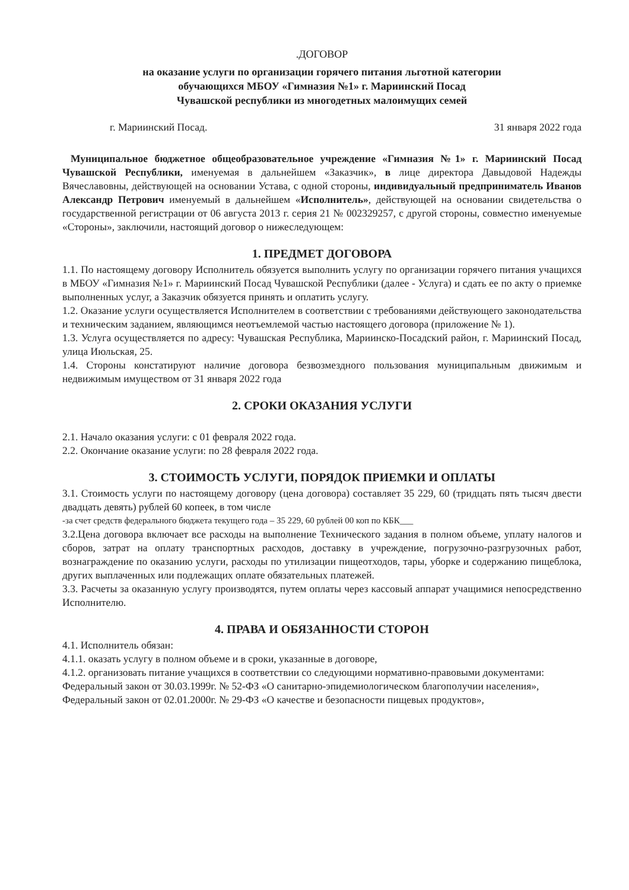.ДОГОВОР
на оказание услуги по организации горячего питания льготной категории
обучающихся МБОУ «Гимназия №1» г. Мариинский Посад
Чувашской республики из многодетных малоимущих семей
г. Мариинский Посад. 31 января 2022 года
Муниципальное бюджетное общеобразовательное учреждение «Гимназия №1» г. Мариинский Посад Чувашской Республики, именуемая в дальнейшем «Заказчик», в лице директора Давыдовой Надежды Вячеславовны, действующей на основании Устава, с одной стороны, индивидуальный предприниматель Иванов Александр Петрович именуемый в дальнейшем «Исполнитель», действующей на основании свидетельства о государственной регистрации от 06 августа 2013 г. серия 21 № 002329257, с другой стороны, совместно именуемые «Стороны», заключили, настоящий договор о нижеследующем:
1. ПРЕДМЕТ ДОГОВОРА
1.1. По настоящему договору Исполнитель обязуется выполнить услугу по организации горячего питания учащихся в МБОУ «Гимназия №1» г. Мариинский Посад Чувашской Республики (далее - Услуга) и сдать ее по акту о приемке выполненных услуг, а Заказчик обязуется принять и оплатить услугу.
1.2. Оказание услуги осуществляется Исполнителем в соответствии с требованиями действующего законодательства и техническим заданием, являющимся неотъемлемой частью настоящего договора (приложение № 1).
1.3. Услуга осуществляется по адресу: Чувашская Республика, Мариинско-Посадский район, г. Мариинский Посад, улица Июльская, 25.
1.4. Стороны констатируют наличие договора безвозмездного пользования муниципальным движимым и недвижимым имуществом от 31 января 2022 года
2. СРОКИ ОКАЗАНИЯ УСЛУГИ
2.1. Начало оказания услуги: с 01 февраля 2022 года.
2.2. Окончание оказание услуги: по 28 февраля 2022 года.
3. СТОИМОСТЬ УСЛУГИ, ПОРЯДОК ПРИЕМКИ И ОПЛАТЫ
3.1. Стоимость услуги по настоящему договору (цена договора) составляет 35 229, 60 (тридцать пять тысяч двести двадцать девять) рублей 60 копеек, в том числе
-за счет средств федерального бюджета текущего года – 35 229, 60 рублей 00 коп по КБК___
3.2.Цена договора включает все расходы на выполнение Технического задания в полном объеме, уплату налогов и сборов, затрат на оплату транспортных расходов, доставку в учреждение, погрузочно-разгрузочных работ, вознаграждение по оказанию услуги, расходы по утилизации пищеотходов, тары, уборке и содержанию пищеблока, других выплаченных или подлежащих оплате обязательных платежей.
3.3. Расчеты за оказанную услугу производятся, путем оплаты через кассовый аппарат учащимися непосредственно Исполнителю.
4. ПРАВА И ОБЯЗАННОСТИ СТОРОН
4.1. Исполнитель обязан:
4.1.1. оказать услугу в полном объеме и в сроки, указанные в договоре,
4.1.2. организовать питание учащихся в соответствии со следующими нормативно-правовыми документами:
Федеральный закон от 30.03.1999г. № 52-ФЗ «О санитарно-эпидемиологическом благополучии населения»,
Федеральный закон от 02.01.2000г. № 29-ФЗ «О качестве и безопасности пищевых продуктов»,